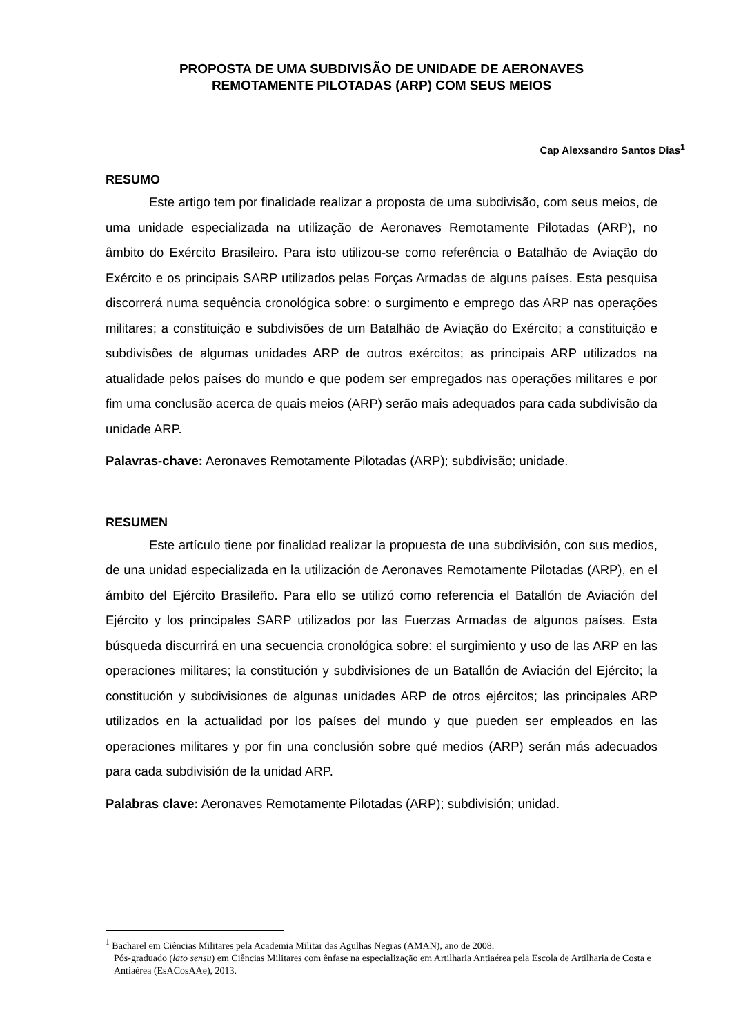PROPOSTA DE UMA SUBDIVISÃO DE UNIDADE DE AERONAVES
REMOTAMENTE PILOTADAS (ARP) COM SEUS MEIOS
Cap Alexsandro Santos Dias<sup>1</sup>
RESUMO
Este artigo tem por finalidade realizar a proposta de uma subdivisão, com seus meios, de uma unidade especializada na utilização de Aeronaves Remotamente Pilotadas (ARP), no âmbito do Exército Brasileiro. Para isto utilizou-se como referência o Batalhão de Aviação do Exército e os principais SARP utilizados pelas Forças Armadas de alguns países. Esta pesquisa discorrerá numa sequência cronológica sobre: o surgimento e emprego das ARP nas operações militares; a constituição e subdivisões de um Batalhão de Aviação do Exército; a constituição e subdivisões de algumas unidades ARP de outros exércitos; as principais ARP utilizados na atualidade pelos países do mundo e que podem ser empregados nas operações militares e por fim uma conclusão acerca de quais meios (ARP) serão mais adequados para cada subdivisão da unidade ARP.
Palavras-chave: Aeronaves Remotamente Pilotadas (ARP); subdivisão; unidade.
RESUMEN
Este artículo tiene por finalidad realizar la propuesta de una subdivisión, con sus medios, de una unidad especializada en la utilización de Aeronaves Remotamente Pilotadas (ARP), en el ámbito del Ejército Brasileño. Para ello se utilizó como referencia el Batallón de Aviación del Ejército y los principales SARP utilizados por las Fuerzas Armadas de algunos países. Esta búsqueda discurrirá en una secuencia cronológica sobre: el surgimiento y uso de las ARP en las operaciones militares; la constitución y subdivisiones de un Batallón de Aviación del Ejército; la constitución y subdivisiones de algunas unidades ARP de otros ejércitos; las principales ARP utilizados en la actualidad por los países del mundo y que pueden ser empleados en las operaciones militares y por fin una conclusión sobre qué medios (ARP) serán más adecuados para cada subdivisión de la unidad ARP.
Palabras clave: Aeronaves Remotamente Pilotadas (ARP); subdivisión; unidad.
<sup>1</sup> Bacharel em Ciências Militares pela Academia Militar das Agulhas Negras (AMAN), ano de 2008.
Pós-graduado (lato sensu) em Ciências Militares com ênfase na especialização em Artilharia Antiaérea pela Escola de Artilharia de Costa e Antiaérea (EsACosAAe), 2013.